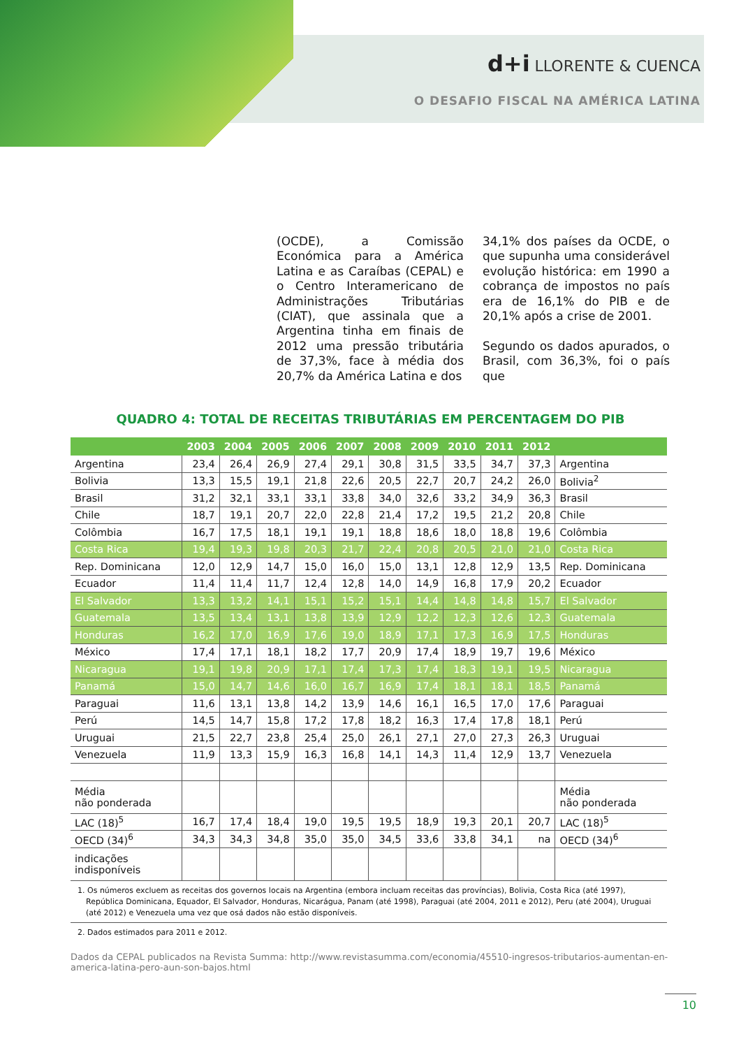d+i LLORENTE & CUENCA
O DESAFIO FISCAL NA AMÉRICA LATINA
(OCDE), a Comissão Económica para a América Latina e as Caraíbas (CEPAL) e o Centro Interamericano de Administrações Tributárias (CIAT), que assinala que a Argentina tinha em finais de 2012 uma pressão tributária de 37,3%, face à média dos 20,7% da América Latina e dos
34,1% dos países da OCDE, o que supunha uma considerável evolução histórica: em 1990 a cobrança de impostos no país era de 16,1% do PIB e de 20,1% após a crise de 2001.
Segundo os dados apurados, o Brasil, com 36,3%, foi o país que
QUADRO 4: TOTAL DE RECEITAS TRIBUTÁRIAS EM PERCENTAGEM DO PIB
| | 2003 | 2004 | 2005 | 2006 | 2007 | 2008 | 2009 | 2010 | 2011 | 2012 | |
| --- | --- | --- | --- | --- | --- | --- | --- | --- | --- | --- | --- |
| Argentina | 23,4 | 26,4 | 26,9 | 27,4 | 29,1 | 30,8 | 31,5 | 33,5 | 34,7 | 37,3 | Argentina |
| Bolivia | 13,3 | 15,5 | 19,1 | 21,8 | 22,6 | 20,5 | 22,7 | 20,7 | 24,2 | 26,0 | Bolivia<sup>2</sup> |
| Brasil | 31,2 | 32,1 | 33,1 | 33,1 | 33,8 | 34,0 | 32,6 | 33,2 | 34,9 | 36,3 | Brasil |
| Chile | 18,7 | 19,1 | 20,7 | 22,0 | 22,8 | 21,4 | 17,2 | 19,5 | 21,2 | 20,8 | Chile |
| Colômbia | 16,7 | 17,5 | 18,1 | 19,1 | 19,1 | 18,8 | 18,6 | 18,0 | 18,8 | 19,6 | Colômbia |
| Costa Rica | 19,4 | 19,3 | 19,8 | 20,3 | 21,7 | 22,4 | 20,8 | 20,5 | 21,0 | 21,0 | Costa Rica |
| Rep. Dominicana | 12,0 | 12,9 | 14,7 | 15,0 | 16,0 | 15,0 | 13,1 | 12,8 | 12,9 | 13,5 | Rep. Dominicana |
| Ecuador | 11,4 | 11,4 | 11,7 | 12,4 | 12,8 | 14,0 | 14,9 | 16,8 | 17,9 | 20,2 | Ecuador |
| El Salvador | 13,3 | 13,2 | 14,1 | 15,1 | 15,2 | 15,1 | 14,4 | 14,8 | 14,8 | 15,7 | El Salvador |
| Guatemala | 13,5 | 13,4 | 13,1 | 13,8 | 13,9 | 12,9 | 12,2 | 12,3 | 12,6 | 12,3 | Guatemala |
| Honduras | 16,2 | 17,0 | 16,9 | 17,6 | 19,0 | 18,9 | 17,1 | 17,3 | 16,9 | 17,5 | Honduras |
| México | 17,4 | 17,1 | 18,1 | 18,2 | 17,7 | 20,9 | 17,4 | 18,9 | 19,7 | 19,6 | México |
| Nicaragua | 19,1 | 19,8 | 20,9 | 17,1 | 17,4 | 17,3 | 17,4 | 18,3 | 19,1 | 19,5 | Nicaragua |
| Panamá | 15,0 | 14,7 | 14,6 | 16,0 | 16,7 | 16,9 | 17,4 | 18,1 | 18,1 | 18,5 | Panamá |
| Paraguai | 11,6 | 13,1 | 13,8 | 14,2 | 13,9 | 14,6 | 16,1 | 16,5 | 17,0 | 17,6 | Paraguai |
| Perú | 14,5 | 14,7 | 15,8 | 17,2 | 17,8 | 18,2 | 16,3 | 17,4 | 17,8 | 18,1 | Perú |
| Uruguai | 21,5 | 22,7 | 23,8 | 25,4 | 25,0 | 26,1 | 27,1 | 27,0 | 27,3 | 26,3 | Uruguai |
| Venezuela | 11,9 | 13,3 | 15,9 | 16,3 | 16,8 | 14,1 | 14,3 | 11,4 | 12,9 | 13,7 | Venezuela |
| Média não ponderada | | | | | | | | | | | Média não ponderada |
| LAC (18)<sup>5</sup> | 16,7 | 17,4 | 18,4 | 19,0 | 19,5 | 19,5 | 18,9 | 19,3 | 20,1 | 20,7 | LAC (18)<sup>5</sup> |
| OECD (34)<sup>6</sup> | 34,3 | 34,3 | 34,8 | 35,0 | 35,0 | 34,5 | 33,6 | 33,8 | 34,1 | na | OECD (34)<sup>6</sup> |
| indicações indisponíveis | | | | | | | | | | | |
1. Os números excluem as receitas dos governos locais na Argentina (embora incluam receitas das províncias), Bolivia, Costa Rica (até 1997), República Dominicana, Equador, El Salvador, Honduras, Nicarágua, Panam (até 1998), Paraguai (até 2004, 2011 e 2012), Peru (até 2004), Uruguai (até 2012) e Venezuela uma vez que osá dados não estão disponíveis.
2. Dados estimados para 2011 e 2012.
Dados da CEPAL publicados na Revista Summa: http://www.revistasumma.com/economia/45510-ingresos-tributarios-aumentan-en-america-latina-pero-aun-son-bajos.html
10